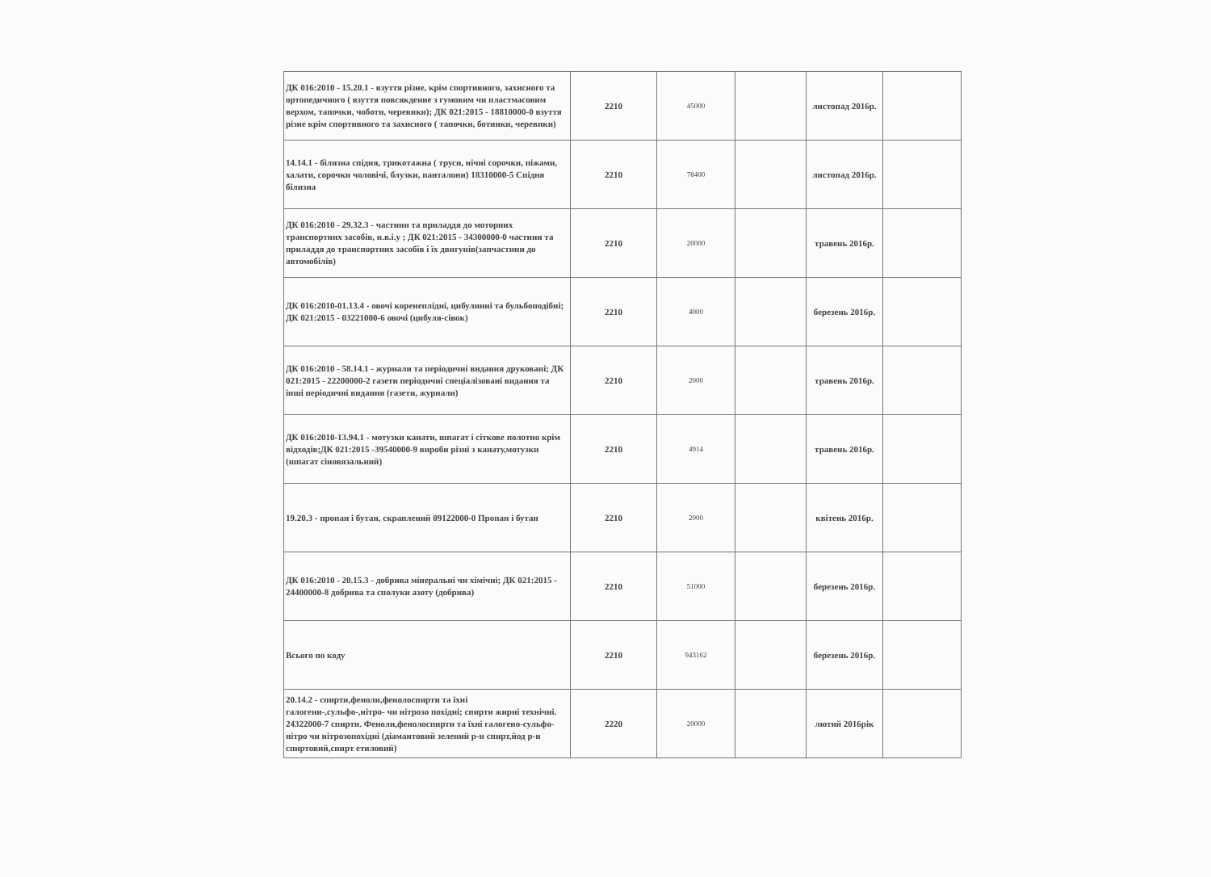| ДК 016:2010 - 15.20.1 - взуття різне, крім спортивного, захисного та ортопедичного ( взуття повсякденне з гумовим чи пластмасовим верхом, тапочки, чоботи, черевики); ДК 021:2015 - 18810000-0 взуття різне крім спортивного та захисного ( тапочки, ботинки, черевики) | 2210 | 45000 | | листопад 2016р. | |
| 14.14.1 - білизна спідня, трикотажна ( труси, нічні сорочки, піжами, халати, сорочки чоловічі, блузки, панталони) 18310000-5 Спідня білизна | 2210 | 78400 | | листопад 2016р. | |
| ДК 016:2010 - 29.32.3 - частини та приладдя до моторних транспортних засобів, н.в.і.у ; ДК 021:2015 - 34300000-0 частини та приладдя до транспортних засобів і їх двигунів(запчастини до автомобілів) | 2210 | 20000 | | травень 2016р. | |
| ДК 016:2010-01.13.4 - овочі коренеплідні, цибулинні та бульбоподібні; ДК 021:2015 - 03221000-6 овочі (цибуля-сівок) | 2210 | 4000 | | березень 2016р. | |
| ДК 016:2010 - 58.14.1 - журнали та періодичні видання друковані; ДК 021:2015 - 22200000-2 газети періодичні спеціалізовані видання та інші періодичні видання (газети, журнали) | 2210 | 2000 | | травень 2016р. | |
| ДК 016:2010-13.94.1 - мотузки канати, шпагат і сіткове полотно крім відходів;ДК 021:2015 -39540000-9 вироби різні з канату,мотузки (шпагат сіновязальний) | 2210 | 4914 | | травень 2016р. | |
| 19.20.3 - пропан і бутан, скраплений 09122000-0 Пропан і бутан | 2210 | 2000 | | квітень 2016р. | |
| ДК 016:2010 - 20.15.3 - добрива мінеральні чи хімічні; ДК 021:2015 - 24400000-8 добрива та сполуки азоту (добрива) | 2210 | 51000 | | березень 2016р. | |
| Всього по коду | 2210 | 943162 | | березень 2016р. | |
| 20.14.2 - спирти,феноли,фенолоспирти та їхні галогени-,сульфо-,нітро- чи нітрозо похідні; спирти жирні технічні. 24322000-7 спирти. Феноли,фенолоспирти та їхні галогено-сульфо-нітро чи нітрозопохідні (діамантовий зелений р-н спирт,йод р-н спиртовий,спирт етиловий) | 2220 | 20000 | | лютий 2016рік | |